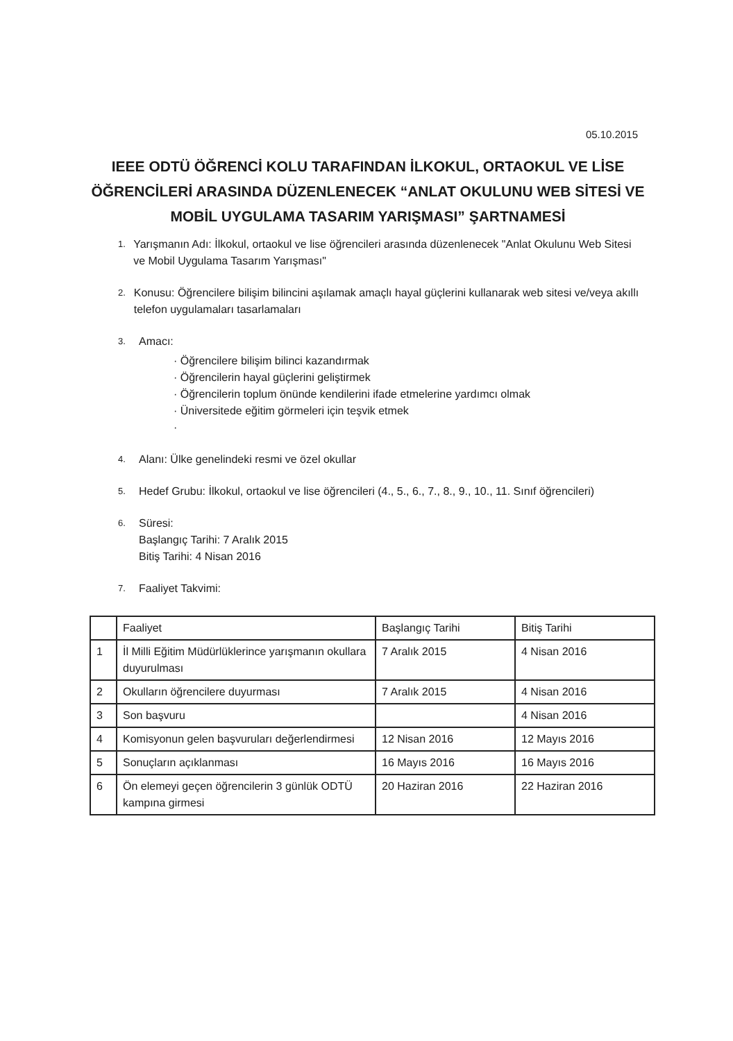05.10.2015
IEEE ODTÜ ÖĞRENCİ KOLU TARAFINDAN İLKOKUL, ORTAOKUL VE LİSE ÖĞRENCİLERİ ARASINDA DÜZENLENECEK “ANLAT OKULUNU WEB SİTESİ VE MOBİL UYGULAMA TASARIM YARIŞMASI” ŞARTNAMESİ
1.
Yarışmanın Adı: İlkokul, ortaokul ve lise öğrencileri arasında düzenlenecek "Anlat Okulunu Web Sitesi ve Mobil Uygulama Tasarım Yarışması"
2.
Konusu: Öğrencilere bilişim bilincini aşılamak amaçlı hayal güçlerini kullanarak web sitesi ve/veya akıllı telefon uygulamaları tasarlamaları
3.
Amacı:
· Öğrencilere bilişim bilinci kazandırmak
· Öğrencilerin hayal güçlerini geliştirmek
· Öğrencilerin toplum önünde kendilerini ifade etmelerine yardımcı olmak
· Üniversitede eğitim görmeleri için teşvik etmek
·
4.
Alanı: Ülke genelindeki resmi ve özel okullar
5.
Hedef Grubu: İlkokul, ortaokul ve lise öğrencileri (4., 5., 6., 7., 8., 9., 10., 11. Sınıf öğrencileri)
6.
Süresi:
Başlangıç Tarihi: 7 Aralık 2015
Bitiş Tarihi: 4 Nisan 2016
7.
Faaliyet Takvimi:
| | Faaliyet | Başlangıç Tarihi | Bitiş Tarihi |
| --- | --- | --- | --- |
| 1 | İl Milli Eğitim Müdürlüklerince yarışmanın okullara duyurulması | 7 Aralık 2015 | 4 Nisan 2016 |
| 2 | Okulların öğrencilere duyurması | 7 Aralık 2015 | 4 Nisan 2016 |
| 3 | Son başvuru | | 4 Nisan 2016 |
| 4 | Komisyonun gelen başvuruları değerlendirmesi | 12 Nisan 2016 | 12 Mayıs 2016 |
| 5 | Sonuçların açıklanması | 16 Mayıs 2016 | 16 Mayıs 2016 |
| 6 | Ön elemeyi geçen öğrencilerin 3 günlük ODTÜ kampına girmesi | 20 Haziran 2016 | 22 Haziran 2016 |